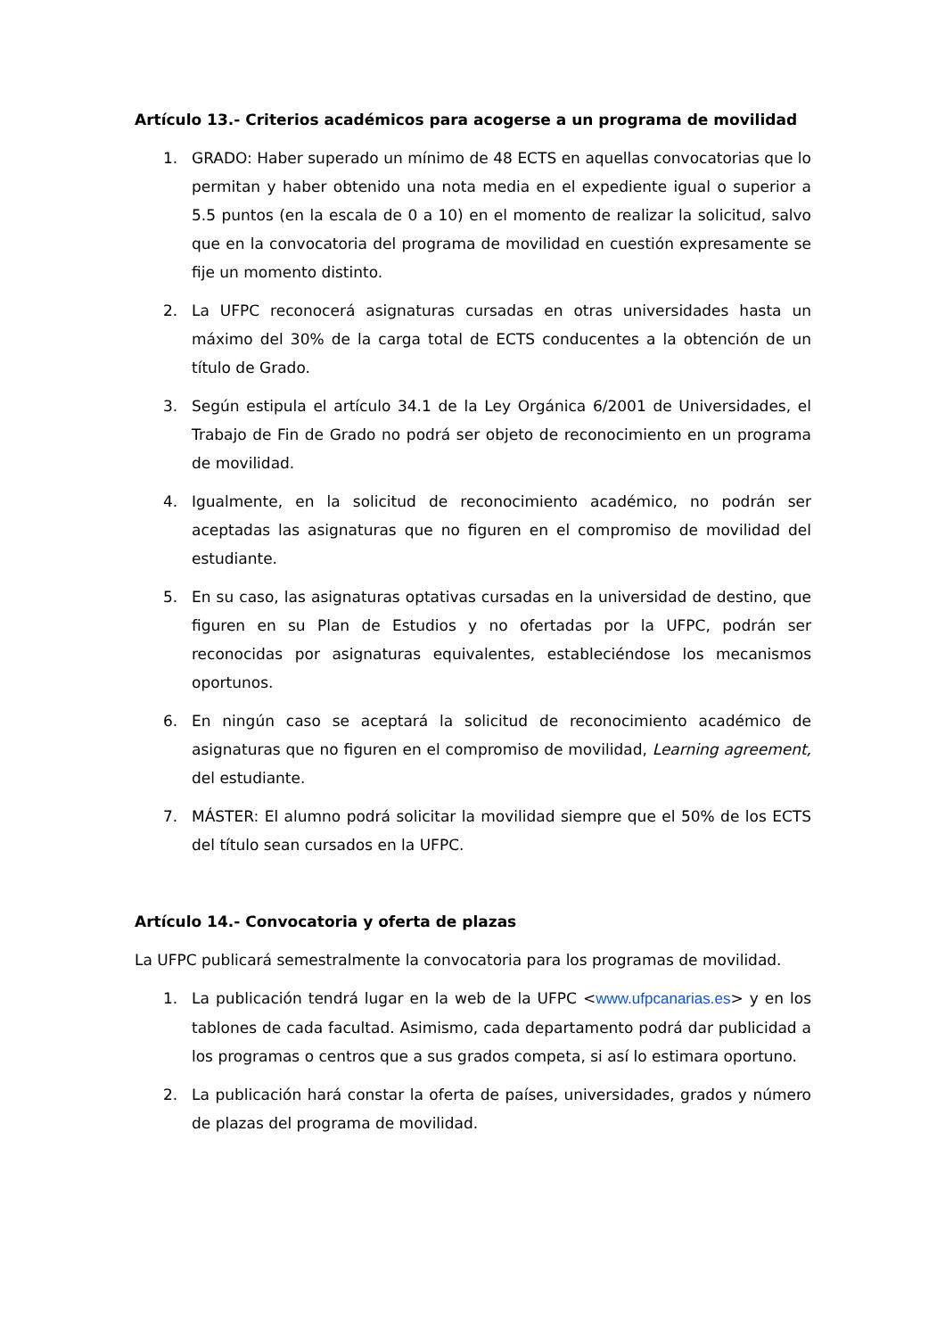Artículo 13.- Criterios académicos para acogerse a un programa de movilidad
1. GRADO: Haber superado un mínimo de 48 ECTS en aquellas convocatorias que lo permitan y haber obtenido una nota media en el expediente igual o superior a 5.5 puntos (en la escala de 0 a 10) en el momento de realizar la solicitud, salvo que en la convocatoria del programa de movilidad en cuestión expresamente se fije un momento distinto.
2. La UFPC reconocerá asignaturas cursadas en otras universidades hasta un máximo del 30% de la carga total de ECTS conducentes a la obtención de un título de Grado.
3. Según estipula el artículo 34.1 de la Ley Orgánica 6/2001 de Universidades, el Trabajo de Fin de Grado no podrá ser objeto de reconocimiento en un programa de movilidad.
4. Igualmente, en la solicitud de reconocimiento académico, no podrán ser aceptadas las asignaturas que no figuren en el compromiso de movilidad del estudiante.
5. En su caso, las asignaturas optativas cursadas en la universidad de destino, que figuren en su Plan de Estudios y no ofertadas por la UFPC, podrán ser reconocidas por asignaturas equivalentes, estableciéndose los mecanismos oportunos.
6. En ningún caso se aceptará la solicitud de reconocimiento académico de asignaturas que no figuren en el compromiso de movilidad, Learning agreement, del estudiante.
7. MÁSTER: El alumno podrá solicitar la movilidad siempre que el 50% de los ECTS del título sean cursados en la UFPC.
Artículo 14.- Convocatoria y oferta de plazas
La UFPC publicará semestralmente la convocatoria para los programas de movilidad.
1. La publicación tendrá lugar en la web de la UFPC <www.ufpcanarias.es> y en los tablones de cada facultad. Asimismo, cada departamento podrá dar publicidad a los programas o centros que a sus grados competa, si así lo estimara oportuno.
2. La publicación hará constar la oferta de países, universidades, grados y número de plazas del programa de movilidad.